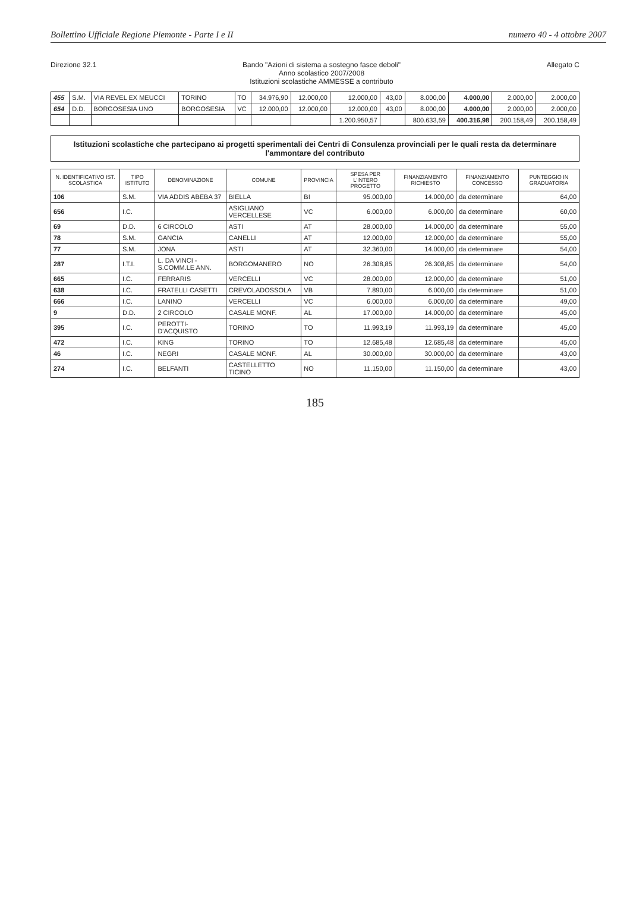Bollettino Ufficiale Regione Piemonte - Parte I e II numero 40 - 4 ottobre 2007
Direzione 32.1 Bando "Azioni di sistema a sostegno fasce deboli"
Anno scolastico 2007/2008
Istituzioni scolastiche AMMESSE a contributo Allegato C
| 455 | S.M. | VIA REVEL EX MEUCCI | TORINO | TO | 34.976,90 | 12.000,00 | 12.000,00 | 43,00 | 8.000,00 | 4.000,00 | 2.000,00 | 2.000,00 |
| 654 | D.D. | BORGOSESIA UNO | BORGOSESIA | VC | 12.000,00 | 12.000,00 | 12.000,00 | 43,00 | 8.000,00 | 4.000,00 | 2.000,00 | 2.000,00 |
| | | | | | | | 1.200.950,57 | | 800.633,59 | 400.316,98 | 200.158,49 | 200.158,49 |
Istituzioni scolastiche che partecipano ai progetti sperimentali dei Centri di Consulenza provinciali per le quali resta da determinare l'ammontare del contributo
| N. IDENTIFICATIVO IST. SCOLASTICA | TIPO ISTITUTO | DENOMINAZIONE | COMUNE | PROVINCIA | SPESA PER L'INTERO PROGETTO | FINANZIAMENTO RICHIESTO | FINANZIAMENTO CONCESSO | PUNTEGGIO IN GRADUATORIA |
| --- | --- | --- | --- | --- | --- | --- | --- | --- |
| 106 | S.M. | VIA ADDIS ABEBA 37 | BIELLA | BI | 95.000,00 | 14.000,00 | da determinare | 64,00 |
| 656 | I.C. | | ASIGLIANO VERCELLESE | VC | 6.000,00 | 6.000,00 | da determinare | 60,00 |
| 69 | D.D. | 6 CIRCOLO | ASTI | AT | 28.000,00 | 14.000,00 | da determinare | 55,00 |
| 78 | S.M. | GANCIA | CANELLI | AT | 12.000,00 | 12.000,00 | da determinare | 55,00 |
| 77 | S.M. | JONA | ASTI | AT | 32.360,00 | 14.000,00 | da determinare | 54,00 |
| 287 | I.T.I. | L. DA VINCI - S.COMM.LE ANN. | BORGOMANERO | NO | 26.308,85 | 26.308,85 | da determinare | 54,00 |
| 665 | I.C. | FERRARIS | VERCELLI | VC | 28.000,00 | 12.000,00 | da determinare | 51,00 |
| 638 | I.C. | FRATELLI CASETTI | CREVOLADOSSOLA | VB | 7.890,00 | 6.000,00 | da determinare | 51,00 |
| 666 | I.C. | LANINO | VERCELLI | VC | 6.000,00 | 6.000,00 | da determinare | 49,00 |
| 9 | D.D. | 2 CIRCOLO | CASALE MONF. | AL | 17.000,00 | 14.000,00 | da determinare | 45,00 |
| 395 | I.C. | PEROTTI- D'ACQUISTO | TORINO | TO | 11.993,19 | 11.993,19 | da determinare | 45,00 |
| 472 | I.C. | KING | TORINO | TO | 12.685,48 | 12.685,48 | da determinare | 45,00 |
| 46 | I.C. | NEGRI | CASALE MONF. | AL | 30.000,00 | 30.000,00 | da determinare | 43,00 |
| 274 | I.C. | BELFANTI | CASTELLETTO TICINO | NO | 11.150,00 | 11.150,00 | da determinare | 43,00 |
185